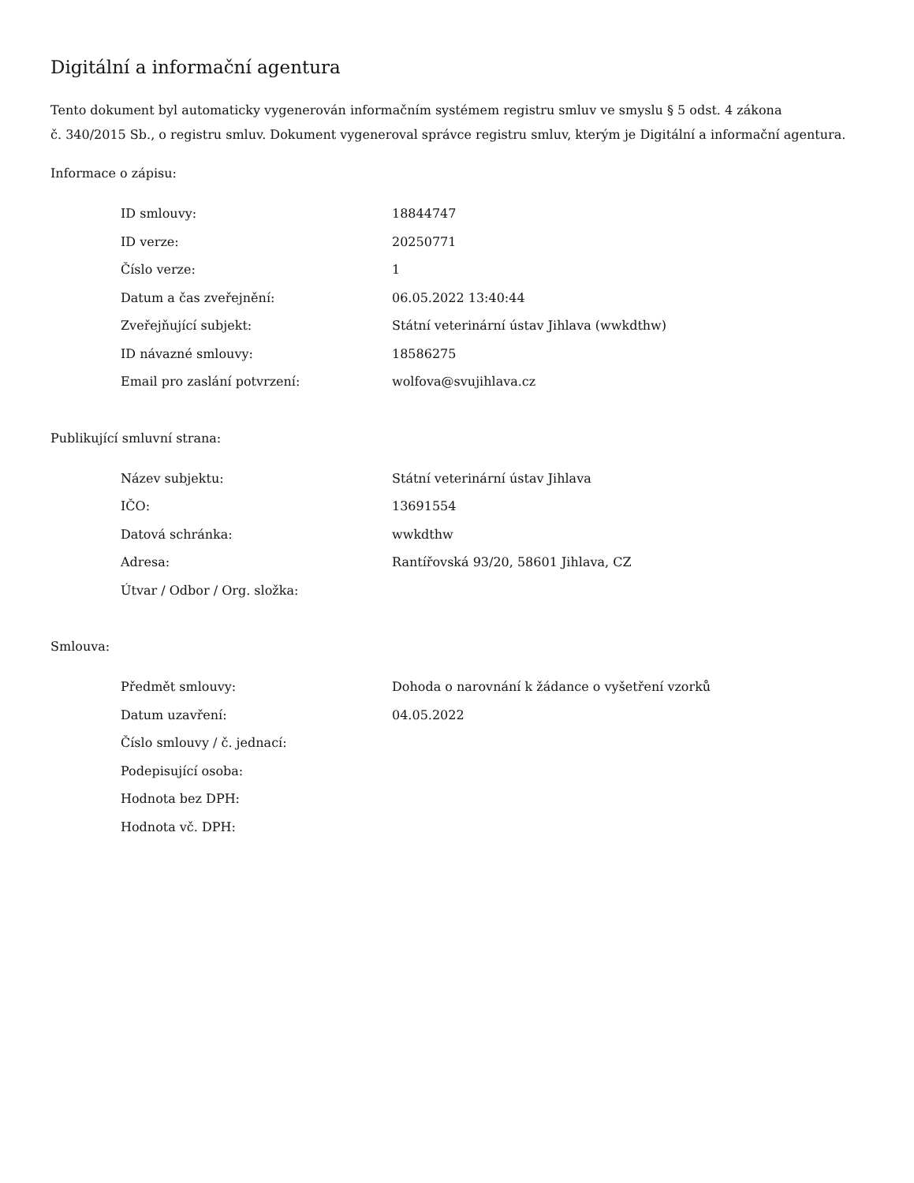Digitální a informační agentura
Tento dokument byl automaticky vygenerován informačním systémem registru smluv ve smyslu § 5 odst. 4 zákona
č. 340/2015 Sb., o registru smluv. Dokument vygeneroval správce registru smluv, kterým je Digitální a informační agentura.
Informace o zápisu:
| ID smlouvy: | 18844747 |
| ID verze: | 20250771 |
| Číslo verze: | 1 |
| Datum a čas zveřejnění: | 06.05.2022 13:40:44 |
| Zveřejňující subjekt: | Státní veterinární ústav Jihlava (wwkdthw) |
| ID návazné smlouvy: | 18586275 |
| Email pro zaslání potvrzení: | wolfova@svujihlava.cz |
Publikující smluvní strana:
| Název subjektu: | Státní veterinární ústav Jihlava |
| IČO: | 13691554 |
| Datová schránka: | wwkdthw |
| Adresa: | Rantířovská 93/20, 58601 Jihlava, CZ |
| Útvar / Odbor / Org. složka: | |
Smlouva:
| Předmět smlouvy: | Dohoda o narovnání k žádance o vyšetření vzorků |
| Datum uzavření: | 04.05.2022 |
| Číslo smlouvy / č. jednací: | |
| Podepisující osoba: | |
| Hodnota bez DPH: | |
| Hodnota vč. DPH: | |